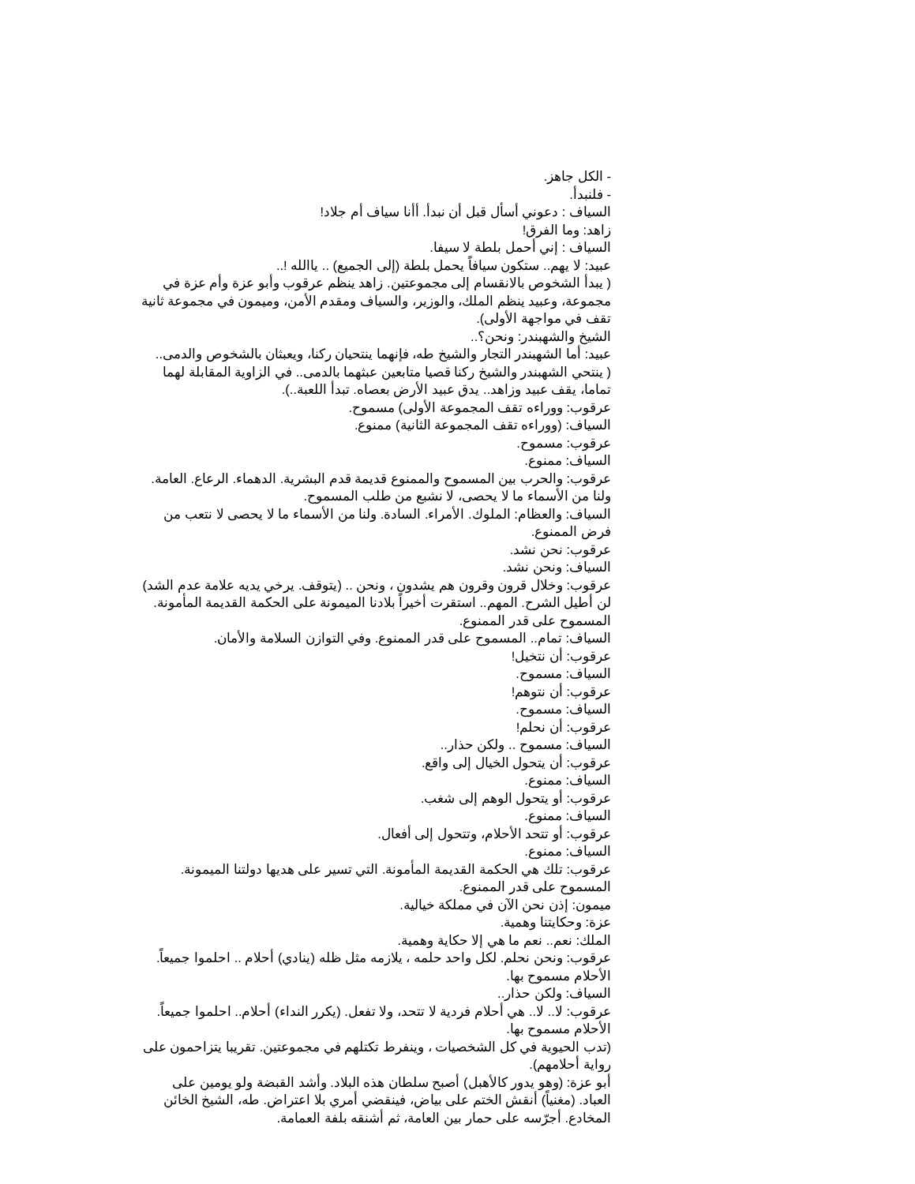- الكل جاهز.
- فلنبدأ.
السياف : دعوني أسأل قبل أن نبدأ. أأنا سياف أم جلاد!
زاهد: وما الفرق!
السياف : إني أحمل بلطة لا سيفا.
عبيد: لا يهم.. ستكون سيافاً يحمل بلطة (إلى الجميع) .. ياالله !..
( يبدأ الشخوص بالانقسام إلى مجموعتين. زاهد ينظم عرقوب وأبو عزة وأم عزة في مجموعة، وعبيد ينظم الملك، والوزير، والسياف ومقدم الأمن، وميمون في مجموعة ثانية تقف في مواجهة الأولى).
الشيخ والشهبندر: ونحن؟..
عبيد: أما الشهبندر التجار والشيخ طه، فإنهما ينتحيان ركنا، ويعبثان بالشخوص والدمى..
( ينتحي الشهبندر والشيخ ركنا قصيا متابعين عبثهما بالدمى.. في الزاوية المقابلة لهما تماما، يقف عبيد وزاهد.. يدق عبيد الأرض بعصاه. تبدأ اللعبة..).
عرقوب: ووراءه تقف المجموعة الأولى) مسموح.
السياف: (ووراءه تقف المجموعة الثانية) ممنوع.
عرقوب: مسموح.
السياف: ممنوع.
عرقوب: والحرب بين المسموح والممنوع قديمة قدم البشرية. الدهماء. الرعاع. العامة. ولنا من الأسماء ما لا يحصى، لا نشبع من طلب المسموح.
السياف: والعظام: الملوك. الأمراء. السادة. ولنا من الأسماء ما لا يحصى لا نتعب من فرض الممنوع.
عرقوب: نحن نشد.
السياف: ونحن نشد.
عرقوب: وخلال قرون وقرون هم يشدون ، ونحن .. (يتوقف. يرخي يديه علامة عدم الشد) لن أطيل الشرح. المهم.. استقرت أخيراً بلادنا الميمونة على الحكمة القديمة المأمونة. المسموح على قدر الممنوع.
السياف: تمام.. المسموح على قدر الممنوع. وفي التوازن السلامة والأمان.
عرقوب: أن نتخيل!
السياف: مسموح.
عرقوب: أن نتوهم!
السياف: مسموح.
عرقوب: أن نحلم!
السياف: مسموح .. ولكن حذار..
عرقوب: أن يتحول الخيال إلى واقع.
السياف: ممنوع.
عرقوب: أو يتحول الوهم إلى شغب.
السياف: ممنوع.
عرقوب: أو تتحد الأحلام، وتتحول إلى أفعال.
السياف: ممنوع.
عرقوب: تلك هي الحكمة القديمة المأمونة. التي تسير على هديها دولتنا الميمونة. المسموح على قدر الممنوع.
ميمون: إذن نحن الآن في مملكة خيالية.
عزة: وحكايتنا وهمية.
الملك: نعم.. نعم ما هي إلا حكاية وهمية.
عرقوب: ونحن نحلم. لكل واحد حلمه ، يلازمه مثل ظله (ينادي) أحلام .. احلموا جميعاً. الأحلام مسموح بها.
السياف: ولكن حذار..
عرقوب: لا.. لا.. هي أحلام فردية لا تتحد، ولا تفعل. (يكرر النداء) أحلام.. احلموا جميعاً. الأحلام مسموح بها.
(تدب الحيوية في كل الشخصيات ، وينفرط تكتلهم في مجموعتين. تقريبا يتزاحمون على رواية أحلامهم).
أبو عزة: (وهو يدور كالأهبل) أصبح سلطان هذه البلاد. وأشد القبضة ولو يومين على العباد. (مغنياً) أنقش الختم على بياض، فينقضي أمري بلا اعتراض. طه، الشيخ الخائن المخادع. أجرّسه على حمار بين العامة، ثم أشنقه بلفة العمامة.